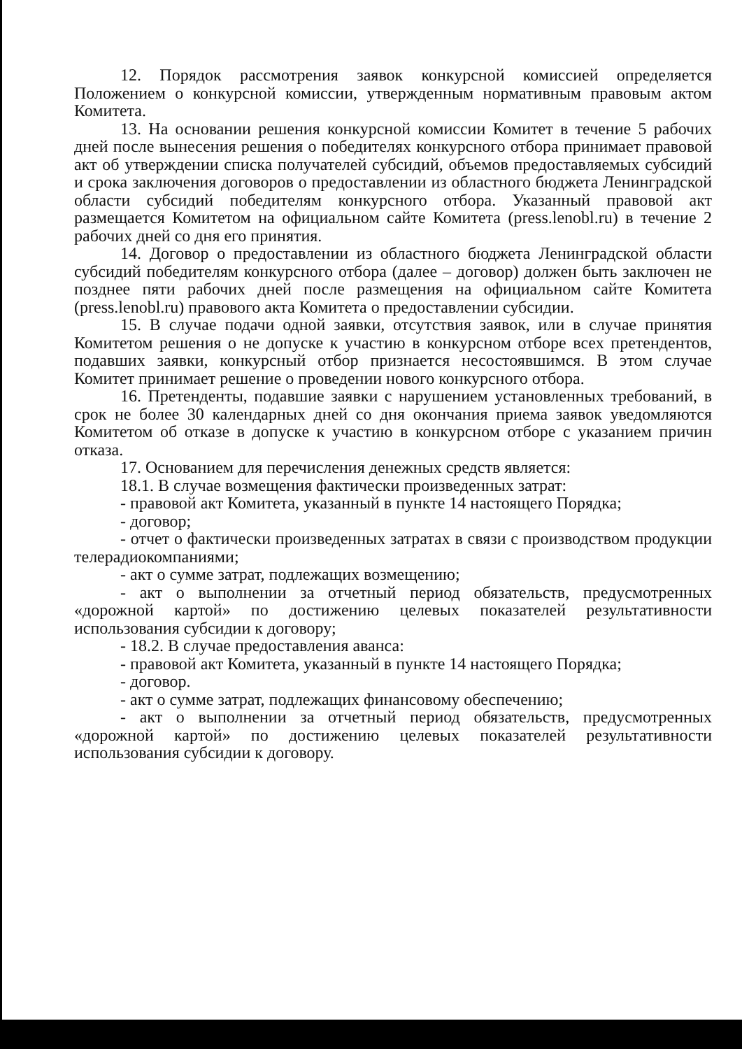12. Порядок рассмотрения заявок конкурсной комиссией определяется Положением о конкурсной комиссии, утвержденным нормативным правовым актом Комитета.
13. На основании решения конкурсной комиссии Комитет в течение 5 рабочих дней после вынесения решения о победителях конкурсного отбора принимает правовой акт об утверждении списка получателей субсидий, объемов предоставляемых субсидий и срока заключения договоров о предоставлении из областного бюджета Ленинградской области субсидий победителям конкурсного отбора. Указанный правовой акт размещается Комитетом на официальном сайте Комитета (press.lenobl.ru) в течение 2 рабочих дней со дня его принятия.
14. Договор о предоставлении из областного бюджета Ленинградской области субсидий победителям конкурсного отбора (далее – договор) должен быть заключен не позднее пяти рабочих дней после размещения на официальном сайте Комитета (press.lenobl.ru) правового акта Комитета о предоставлении субсидии.
15. В случае подачи одной заявки, отсутствия заявок, или в случае принятия Комитетом решения о не допуске к участию в конкурсном отборе всех претендентов, подавших заявки, конкурсный отбор признается несостоявшимся. В этом случае Комитет принимает решение о проведении нового конкурсного отбора.
16. Претенденты, подавшие заявки с нарушением установленных требований, в срок не более 30 календарных дней со дня окончания приема заявок уведомляются Комитетом об отказе в допуске к участию в конкурсном отборе с указанием причин отказа.
17. Основанием для перечисления денежных средств является:
18.1. В случае возмещения фактически произведенных затрат:
- правовой акт Комитета, указанный в пункте 14 настоящего Порядка;
- договор;
- отчет о фактически произведенных затратах в связи с производством продукции телерадиокомпаниями;
- акт о сумме затрат, подлежащих возмещению;
- акт о выполнении за отчетный период обязательств, предусмотренных «дорожной картой» по достижению целевых показателей результативности использования субсидии к договору;
- 18.2. В случае предоставления аванса:
- правовой акт Комитета, указанный в пункте 14 настоящего Порядка;
- договор.
- акт о сумме затрат, подлежащих финансовому обеспечению;
- акт о выполнении за отчетный период обязательств, предусмотренных «дорожной картой» по достижению целевых показателей результативности использования субсидии к договору.